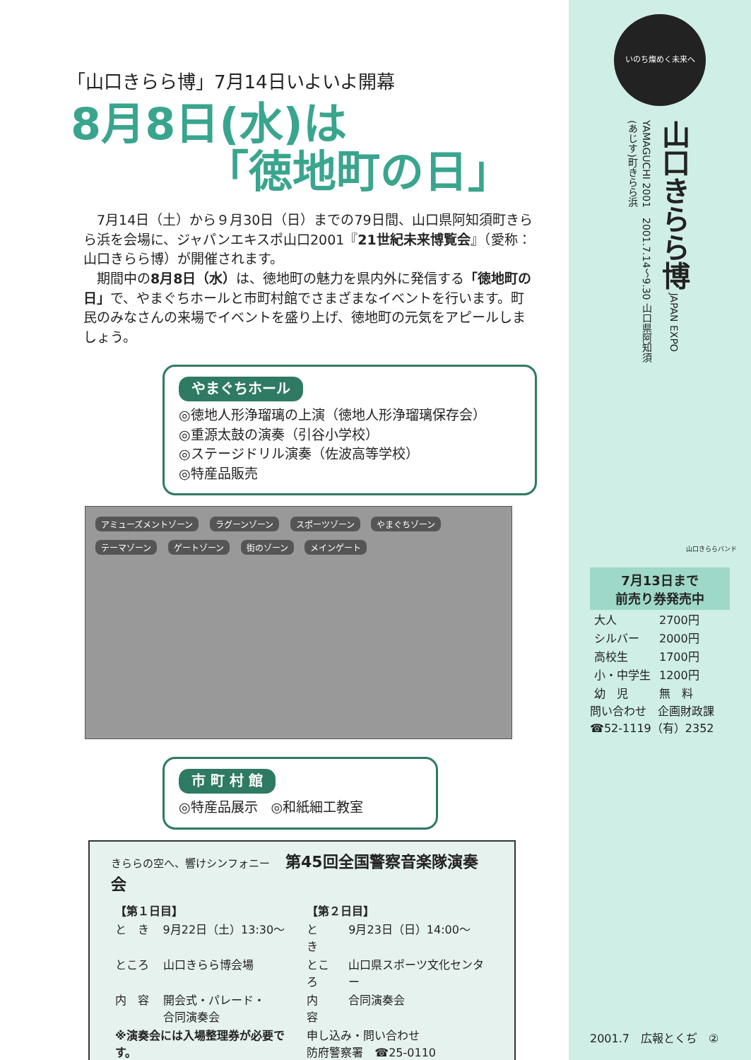「山口きらら博」7月14日いよいよ開幕
8月8日(水)は
「徳地町の日」
　7月14日（土）から９月30日（日）までの79日間、山口県阿知須町きらら浜を会場に、ジャパンエキスポ山口2001『21世紀未来博覧会』（愛称：山口きらら博）が開催されます。
　期間中の8月8日（水）は、徳地町の魅力を県内外に発信する「徳地町の日」で、やまぐちホールと市町村館でさまざまなイベントを行います。町民のみなさんの来場でイベントを盛り上げ、徳地町の元気をアピールしましょう。
やまぐちホール
◎徳地人形浄瑠璃の上演（徳地人形浄瑠璃保存会）
◎重源太鼓の演奏（引谷小学校）
◎ステージドリル演奏（佐波高等学校）
◎特産品販売
アミューズメントゾーン ラグーンゾーン スポーツゾーン やまぐちゾーン テーマゾーン ゲートゾーン 街のゾーン メインゲート
市 町 村 館
◎特産品展示　◎和紙細工教室
きららの空へ、響けシンフォニー　第45回全国警察音楽隊演奏会
| 【第１日目】 | | 【第２日目】 | |
| と き | 9月22日（土）13:30～ | と き | 9月23日（日）14:00～ |
| ところ | 山口きらら博会場 | ところ | 山口県スポーツ文化センター |
| 内 容 | 開会式・パレード・ 合同演奏会 | 内 容 | 合同演奏会 |
| ※演奏会には入場整理券が必要です。 | | 申し込み・問い合わせ 防府警察署 ☎25-0110 | |
いのち燦めく未来へ
山口きらら博 JAPAN EXPO YAMAGUCHI 2001　2001.7.14～9.30 山口県阿知須(あじす)町きらら浜
山口きららバンド
7月13日まで
前売り券発売中
| 大人 | 2700円 |
| シルバー | 2000円 |
| 高校生 | 1700円 |
| 小・中学生 | 1200円 |
| 幼 児 | 無 料 |
問い合わせ　企画財政課
☎52-1119（有）2352
2001.7　広報とくぢ　②